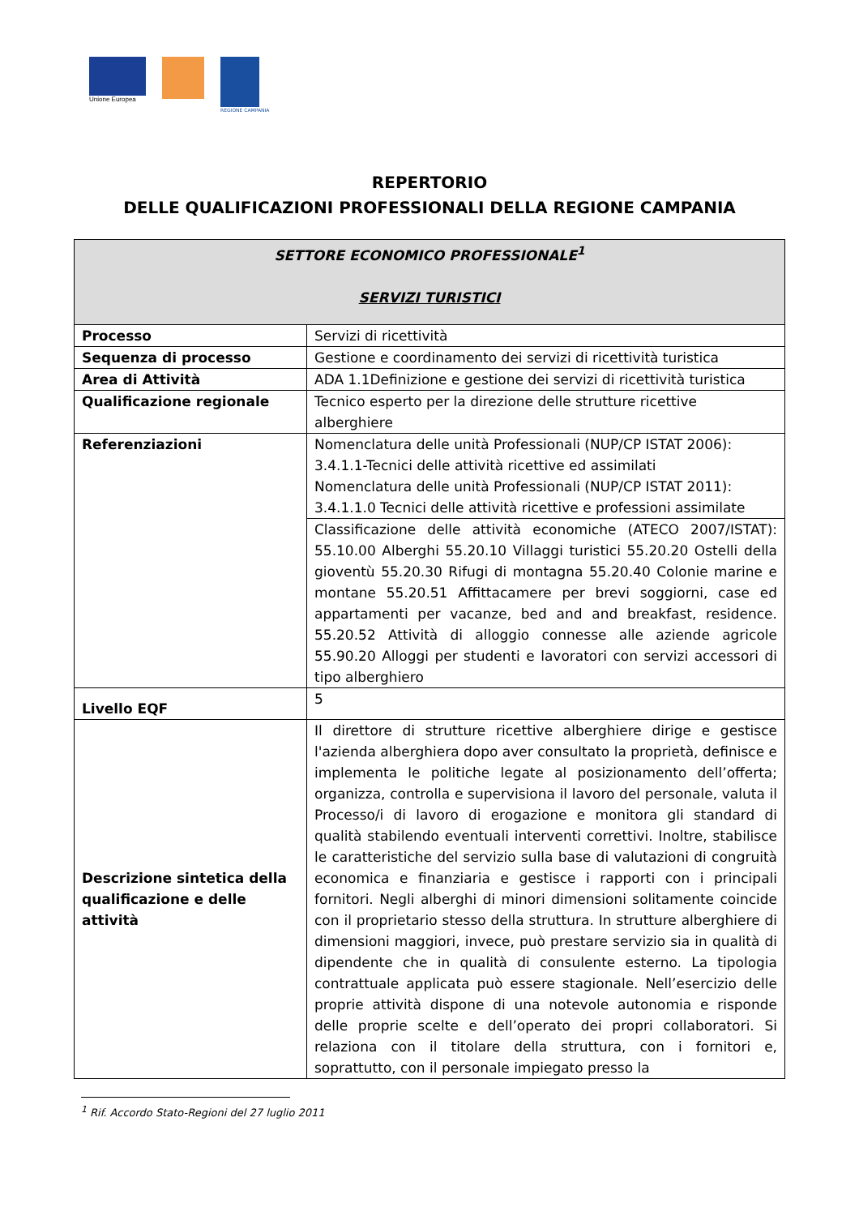Unione Europea
REGIONE CAMPANIA
REPERTORIO
DELLE QUALIFICAZIONI PROFESSIONALI DELLA REGIONE CAMPANIA
| SETTORE ECONOMICO PROFESSIONALE<sup>1</sup> SERVIZI TURISTICI | |
| --- | --- |
| Processo | Servizi di ricettività |
| Sequenza di processo | Gestione e coordinamento dei servizi di ricettività turistica |
| Area di Attività | ADA 1.1Definizione e gestione dei servizi di ricettività turistica |
| Qualificazione regionale | Tecnico esperto per la direzione delle strutture ricettive alberghiere |
| Referenziazioni | Nomenclatura delle unità Professionali (NUP/CP ISTAT 2006): 3.4.1.1-Tecnici delle attività ricettive ed assimilati Nomenclatura delle unità Professionali (NUP/CP ISTAT 2011): 3.4.1.1.0 Tecnici delle attività ricettive e professioni assimilate |
| | Classificazione delle attività economiche (ATECO 2007/ISTAT): 55.10.00 Alberghi 55.20.10 Villaggi turistici 55.20.20 Ostelli della gioventù 55.20.30 Rifugi di montagna 55.20.40 Colonie marine e montane 55.20.51 Affittacamere per brevi soggiorni, case ed appartamenti per vacanze, bed and and breakfast, residence. 55.20.52 Attività di alloggio connesse alle aziende agricole 55.90.20 Alloggi per studenti e lavoratori con servizi accessori di tipo alberghiero |
| Livello EQF | 5 |
| Descrizione sintetica della qualificazione e delle attività | Il direttore di strutture ricettive alberghiere dirige e gestisce l'azienda alberghiera dopo aver consultato la proprietà, definisce e implementa le politiche legate al posizionamento dell’offerta; organizza, controlla e supervisiona il lavoro del personale, valuta il Processo/i di lavoro di erogazione e monitora gli standard di qualità stabilendo eventuali interventi correttivi. Inoltre, stabilisce le caratteristiche del servizio sulla base di valutazioni di congruità economica e finanziaria e gestisce i rapporti con i principali fornitori. Negli alberghi di minori dimensioni solitamente coincide con il proprietario stesso della struttura. In strutture alberghiere di dimensioni maggiori, invece, può prestare servizio sia in qualità di dipendente che in qualità di consulente esterno. La tipologia contrattuale applicata può essere stagionale. Nell’esercizio delle proprie attività dispone di una notevole autonomia e risponde delle proprie scelte e dell’operato dei propri collaboratori. Si relaziona con il titolare della struttura, con i fornitori e, soprattutto, con il personale impiegato presso la |
<sup>1</sup> Rif. Accordo Stato-Regioni del 27 luglio 2011